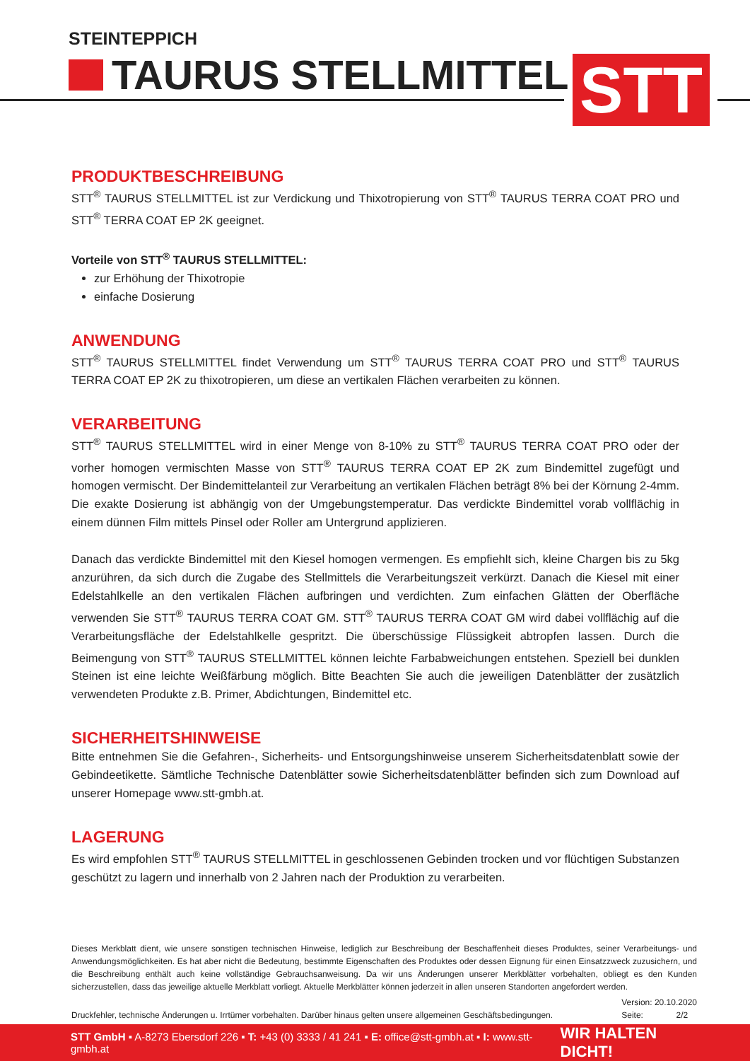STEINTEPPICH
TAURUS STELLMITTEL STT
PRODUKTBESCHREIBUNG
STT<sup>®</sup> TAURUS STELLMITTEL ist zur Verdickung und Thixotropierung von STT<sup>®</sup> TAURUS TERRA COAT PRO und STT<sup>®</sup> TERRA COAT EP 2K geeignet.
Vorteile von STT<sup>®</sup> TAURUS STELLMITTEL:
zur Erhöhung der Thixotropie
einfache Dosierung
ANWENDUNG
STT<sup>®</sup> TAURUS STELLMITTEL findet Verwendung um STT<sup>®</sup> TAURUS TERRA COAT PRO und STT<sup>®</sup> TAURUS TERRA COAT EP 2K zu thixotropieren, um diese an vertikalen Flächen verarbeiten zu können.
VERARBEITUNG
STT<sup>®</sup> TAURUS STELLMITTEL wird in einer Menge von 8-10% zu STT<sup>®</sup> TAURUS TERRA COAT PRO oder der vorher homogen vermischten Masse von STT<sup>®</sup> TAURUS TERRA COAT EP 2K zum Bindemittel zugefügt und homogen vermischt. Der Bindemittelanteil zur Verarbeitung an vertikalen Flächen beträgt 8% bei der Körnung 2-4mm. Die exakte Dosierung ist abhängig von der Umgebungstemperatur. Das verdickte Bindemittel vorab vollflächig in einem dünnen Film mittels Pinsel oder Roller am Untergrund applizieren.
Danach das verdickte Bindemittel mit den Kiesel homogen vermengen. Es empfiehlt sich, kleine Chargen bis zu 5kg anzurühren, da sich durch die Zugabe des Stellmittels die Verarbeitungszeit verkürzt. Danach die Kiesel mit einer Edelstahlkelle an den vertikalen Flächen aufbringen und verdichten. Zum einfachen Glätten der Oberfläche verwenden Sie STT<sup>®</sup> TAURUS TERRA COAT GM. STT<sup>®</sup> TAURUS TERRA COAT GM wird dabei vollflächig auf die Verarbeitungsfläche der Edelstahlkelle gespritzt. Die überschüssige Flüssigkeit abtropfen lassen. Durch die Beimengung von STT<sup>®</sup> TAURUS STELLMITTEL können leichte Farbabweichungen entstehen. Speziell bei dunklen Steinen ist eine leichte Weißfärbung möglich. Bitte Beachten Sie auch die jeweiligen Datenblätter der zusätzlich verwendeten Produkte z.B. Primer, Abdichtungen, Bindemittel etc.
SICHERHEITSHINWEISE
Bitte entnehmen Sie die Gefahren-, Sicherheits- und Entsorgungshinweise unserem Sicherheitsdatenblatt sowie der Gebindeetikette. Sämtliche Technische Datenblätter sowie Sicherheitsdatenblätter befinden sich zum Download auf unserer Homepage www.stt-gmbh.at.
LAGERUNG
Es wird empfohlen STT<sup>®</sup> TAURUS STELLMITTEL in geschlossenen Gebinden trocken und vor flüchtigen Substanzen geschützt zu lagern und innerhalb von 2 Jahren nach der Produktion zu verarbeiten.
Dieses Merkblatt dient, wie unsere sonstigen technischen Hinweise, lediglich zur Beschreibung der Beschaffenheit dieses Produktes, seiner Verarbeitungs- und Anwendungsmöglichkeiten. Es hat aber nicht die Bedeutung, bestimmte Eigenschaften des Produktes oder dessen Eignung für einen Einsatzzweck zuzusichern, und die Beschreibung enthält auch keine vollständige Gebrauchsanweisung. Da wir uns Änderungen unserer Merkblätter vorbehalten, obliegt es den Kunden sicherzustellen, dass das jeweilige aktuelle Merkblatt vorliegt. Aktuelle Merkblätter können jederzeit in allen unseren Standorten angefordert werden.
Druckfehler, technische Änderungen u. Irrtümer vorbehalten. Darüber hinaus gelten unsere allgemeinen Geschäftsbedingungen. Version: 20.10.2020
Seite: 2/2
STT GmbH ▪ A-8273 Ebersdorf 226 ▪ T: +43 (0) 3333 / 41 241 ▪ E: office@stt-gmbh.at ▪ I: www.stt-gmbh.at WIR HALTEN DICHT!